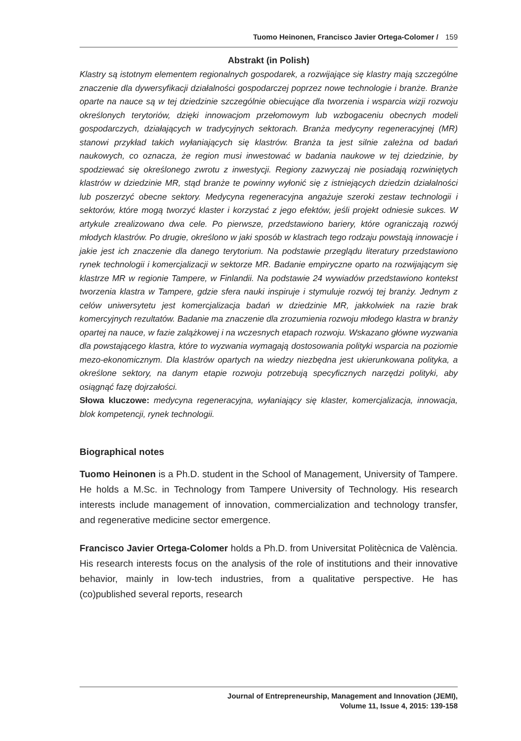Tuomo Heinonen, Francisco Javier Ortega-Colomer / 159
Abstrakt (in Polish)
Klastry są istotnym elementem regionalnych gospodarek, a rozwijające się klastry mają szczególne znaczenie dla dywersyfikacji działalności gospodarczej poprzez nowe technologie i branże. Branże oparte na nauce są w tej dziedzinie szczególnie obiecujące dla tworzenia i wsparcia wizji rozwoju określonych terytoriów, dzięki innowacjom przełomowym lub wzbogaceniu obecnych modeli gospodarczych, działających w tradycyjnych sektorach. Branża medycyny regeneracyjnej (MR) stanowi przykład takich wyłaniających się klastrów. Branża ta jest silnie zależna od badań naukowych, co oznacza, że region musi inwestować w badania naukowe w tej dziedzinie, by spodziewać się określonego zwrotu z inwestycji. Regiony zazwyczaj nie posiadają rozwiniętych klastrów w dziedzinie MR, stąd branże te powinny wyłonić się z istniejących dziedzin działalności lub poszerzyć obecne sektory. Medycyna regeneracyjna angażuje szeroki zestaw technologii i sektorów, które mogą tworzyć klaster i korzystać z jego efektów, jeśli projekt odniesie sukces. W artykule zrealizowano dwa cele. Po pierwsze, przedstawiono bariery, które ograniczają rozwój młodych klastrów. Po drugie, określono w jaki sposób w klastrach tego rodzaju powstają innowacje i jakie jest ich znaczenie dla danego terytorium. Na podstawie przeglądu literatury przedstawiono rynek technologii i komercjalizacji w sektorze MR. Badanie empiryczne oparto na rozwijającym się klastrze MR w regionie Tampere, w Finlandii. Na podstawie 24 wywiadów przedstawiono kontekst tworzenia klastra w Tampere, gdzie sfera nauki inspiruje i stymuluje rozwój tej branży. Jednym z celów uniwersytetu jest komercjalizacja badań w dziedzinie MR, jakkolwiek na razie brak komercyjnych rezultatów. Badanie ma znaczenie dla zrozumienia rozwoju młodego klastra w branży opartej na nauce, w fazie zalążkowej i na wczesnych etapach rozwoju. Wskazano główne wyzwania dla powstającego klastra, które to wyzwania wymagają dostosowania polityki wsparcia na poziomie mezo-ekonomicznym. Dla klastrów opartych na wiedzy niezbędna jest ukierunkowana polityka, a określone sektory, na danym etapie rozwoju potrzebują specyficznych narzędzi polityki, aby osiągnąć fazę dojrzałości.
Słowa kluczowe: medycyna regeneracyjna, wyłaniający się klaster, komercjalizacja, innowacja, blok kompetencji, rynek technologii.
Biographical notes
Tuomo Heinonen is a Ph.D. student in the School of Management, University of Tampere. He holds a M.Sc. in Technology from Tampere University of Technology. His research interests include management of innovation, commercialization and technology transfer, and regenerative medicine sector emergence.
Francisco Javier Ortega-Colomer holds a Ph.D. from Universitat Politècnica de València. His research interests focus on the analysis of the role of institutions and their innovative behavior, mainly in low-tech industries, from a qualitative perspective. He has (co)published several reports, research
Journal of Entrepreneurship, Management and Innovation (JEMI),
Volume 11, Issue 4, 2015: 139-158